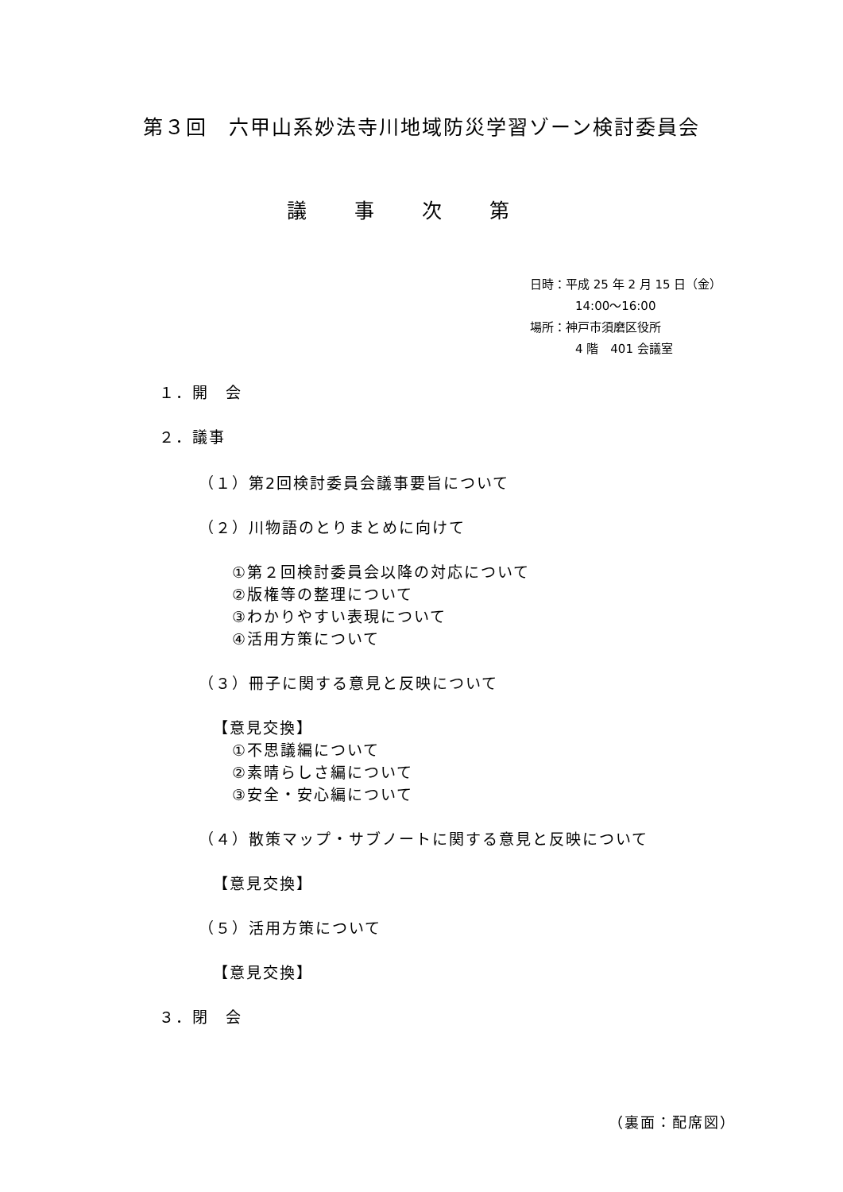第３回　六甲山系妙法寺川地域防災学習ゾーン検討委員会
議事次第
日時：平成 25 年 2 月 15 日（金）
14:00～16:00
場所：神戸市須磨区役所
4 階　401 会議室
１．開　会
２．議事
（１）第2回検討委員会議事要旨について
（２）川物語のとりまとめに向けて
①第２回検討委員会以降の対応について
②版権等の整理について
③わかりやすい表現について
④活用方策について
（３）冊子に関する意見と反映について
【意見交換】
①不思議編について
②素晴らしさ編について
③安全・安心編について
（４）散策マップ・サブノートに関する意見と反映について
【意見交換】
（５）活用方策について
【意見交換】
３．閉　会
（裏面：配席図）